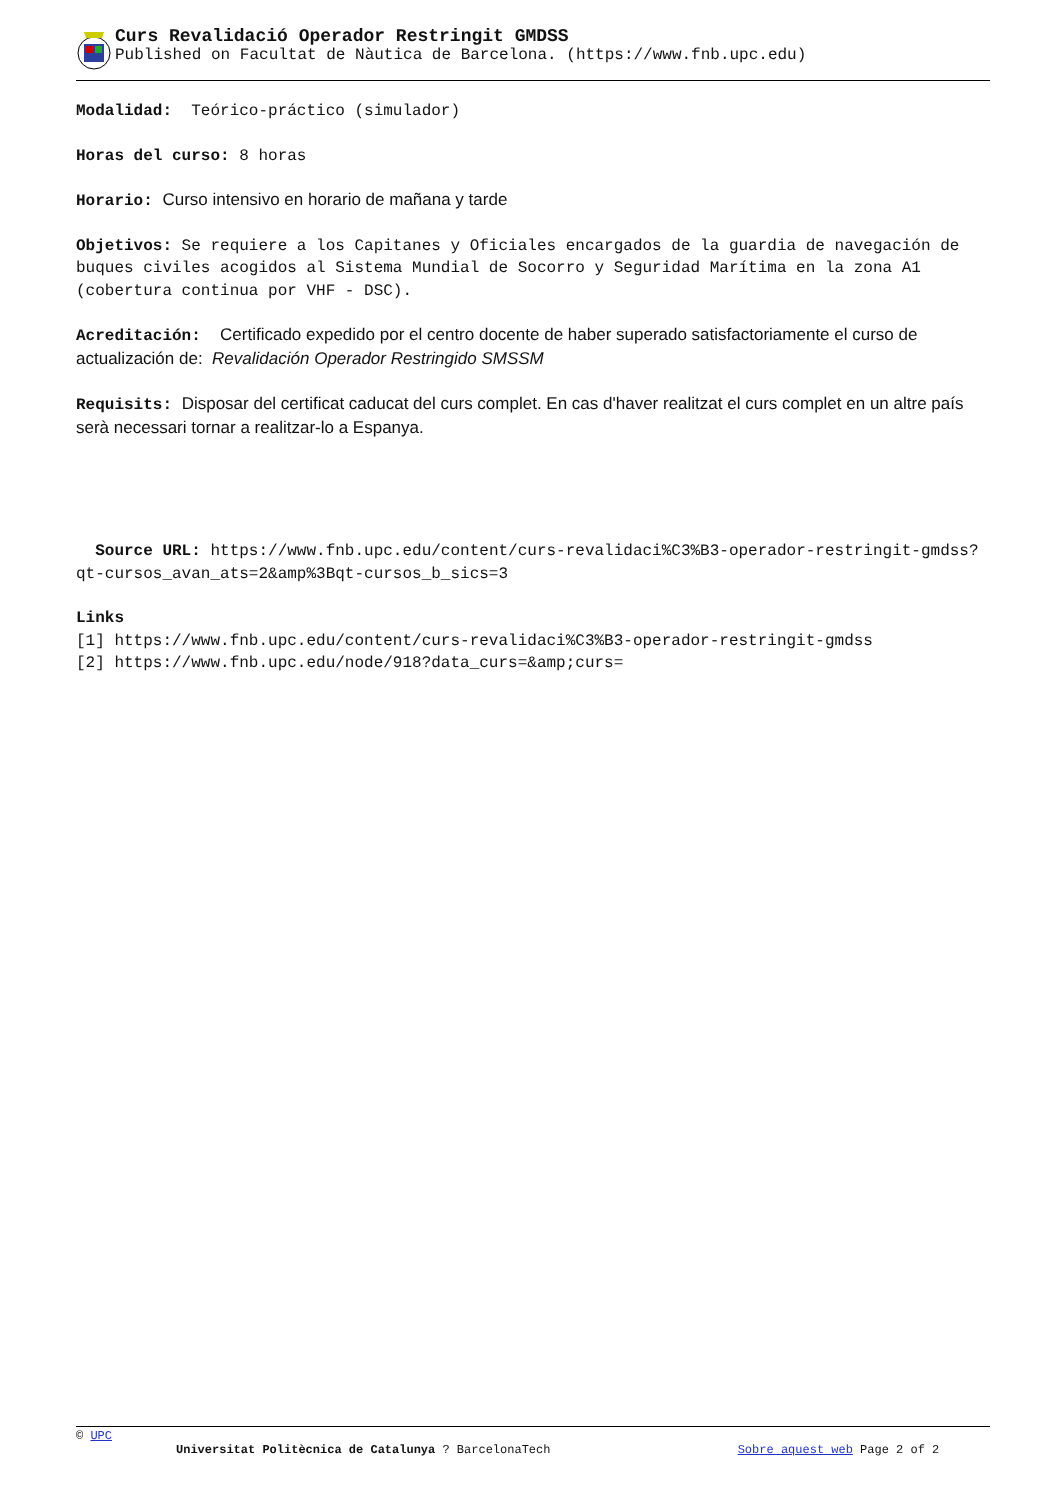Curs Revalidació Operador Restringit GMDSS
Published on Facultat de Nàutica de Barcelona. (https://www.fnb.upc.edu)
Modalidad: Teórico-práctico (simulador)
Horas del curso: 8 horas
Horario: Curso intensivo en horario de mañana y tarde
Objetivos: Se requiere a los Capitanes y Oficiales encargados de la guardia de navegación de buques civiles acogidos al Sistema Mundial de Socorro y Seguridad Marítima en la zona A1 (cobertura continua por VHF - DSC).
Acreditación: Certificado expedido por el centro docente de haber superado satisfactoriamente el curso de actualización de: Revalidación Operador Restringido SMSSM
Requisits: Disposar del certificat caducat del curs complet. En cas d'haver realitzat el curs complet en un altre país serà necessari tornar a realitzar-lo a Espanya.
Source URL: https://www.fnb.upc.edu/content/curs-revalidaci%C3%B3-operador-restringit-gmdss?qt-cursos_avan_ats=2&amp%3Bqt-cursos_b_sics=3
Links
[1] https://www.fnb.upc.edu/content/curs-revalidaci%C3%B3-operador-restringit-gmdss
[2] https://www.fnb.upc.edu/node/918?data_curs=&amp;curs=
© UPC
Universitat Politècnica de Catalunya ? BarcelonaTech Sobre aquest web Page 2 of 2